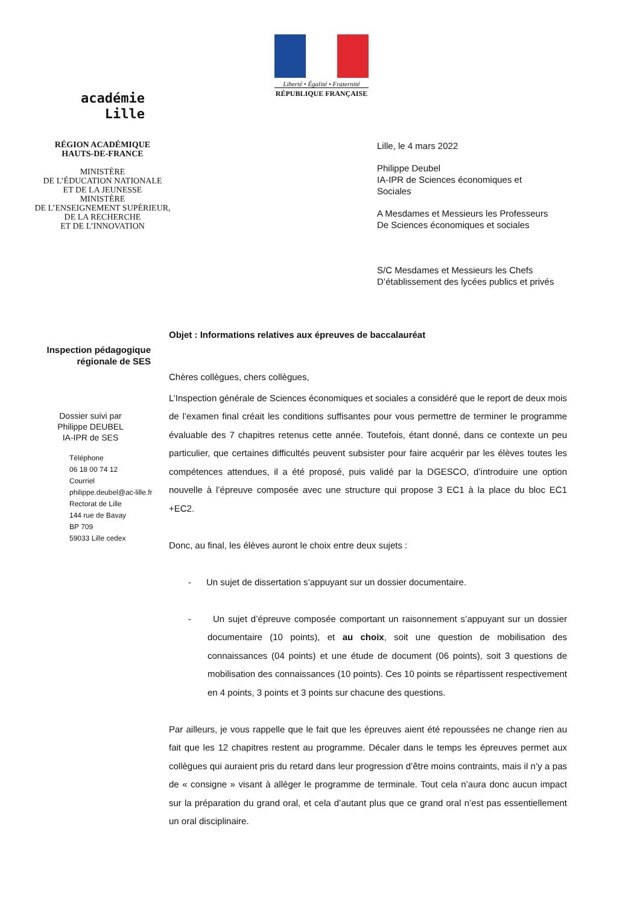Liberté • Égalité • Fraternité
RÉPUBLIQUE FRANÇAISE
académie
Lille
RÉGION ACADÉMIQUE
HAUTS-DE-FRANCE
MINISTÈRE
DE L’ÉDUCATION NATIONALE
ET DE LA JEUNESSE
MINISTÈRE
DE L’ENSEIGNEMENT SUPÉRIEUR,
DE LA RECHERCHE
ET DE L’INNOVATION
Lille, le 4 mars 2022
Philippe Deubel
IA-IPR de Sciences économiques et
Sociales
A Mesdames et Messieurs les Professeurs
De Sciences économiques et sociales
S/C Mesdames et Messieurs les Chefs
D’établissement des lycées publics et privés
Objet : Informations relatives aux épreuves de baccalauréat
Inspection pédagogique
régionale de SES
Dossier suivi par
Philippe DEUBEL
IA-IPR de SES
Téléphone
06 18 00 74 12
Courriel
philippe.deubel@ac-lille.fr
Rectorat de Lille
144 rue de Bavay
BP 709
59033 Lille cedex
Chères collègues, chers collègues,
L’Inspection générale de Sciences économiques et sociales a considéré que le report de deux mois de l’examen final créait les conditions suffisantes pour vous permettre de terminer le programme évaluable des 7 chapitres retenus cette année. Toutefois, étant donné, dans ce contexte un peu particulier, que certaines difficultés peuvent subsister pour faire acquérir par les élèves toutes les compétences attendues, il a été proposé, puis validé par la DGESCO, d’introduire une option nouvelle à l’épreuve composée avec une structure qui propose 3 EC1 à la place du bloc EC1 +EC2.
Donc, au final, les élèves auront le choix entre deux sujets :
- Un sujet de dissertation s’appuyant sur un dossier documentaire.
- Un sujet d’épreuve composée comportant un raisonnement s’appuyant sur un dossier documentaire (10 points), et au choix, soit une question de mobilisation des connaissances (04 points) et une étude de document (06 points), soit 3 questions de mobilisation des connaissances (10 points). Ces 10 points se répartissent respectivement en 4 points, 3 points et 3 points sur chacune des questions.
Par ailleurs, je vous rappelle que le fait que les épreuves aient été repoussées ne change rien au fait que les 12 chapitres restent au programme. Décaler dans le temps les épreuves permet aux collègues qui auraient pris du retard dans leur progression d’être moins contraints, mais il n’y a pas de « consigne » visant à alléger le programme de terminale. Tout cela n’aura donc aucun impact sur la préparation du grand oral, et cela d’autant plus que ce grand oral n’est pas essentiellement un oral disciplinaire.